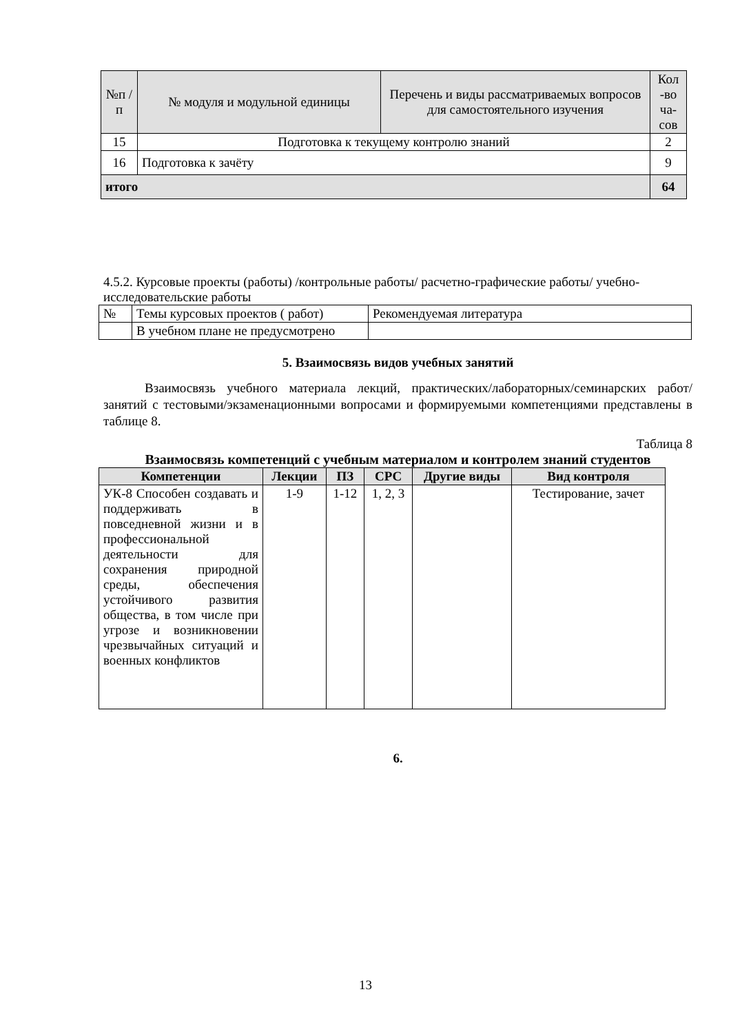| №п /п | № модуля и модульной единицы | Перечень и виды рассматриваемых вопросов для самостоятельного изучения | Кол -во ча-сов |
| 15 | Подготовка к текущему контролю знаний | | 2 |
| 16 | Подготовка к зачёту | | 9 |
| итого | | | 64 |
4.5.2. Курсовые проекты (работы) /контрольные работы/ расчетно-графические работы/ учебно-исследовательские работы
| № | Темы курсовых проектов ( работ) | Рекомендуемая литература |
| | В учебном плане не предусмотрено | |
5. Взаимосвязь видов учебных занятий
Взаимосвязь учебного материала лекций, практических/лабораторных/семинарских работ/занятий с тестовыми/экзаменационными вопросами и формируемыми компетенциями представлены в таблице 8.
Таблица 8
Взаимосвязь компетенций с учебным материалом и контролем знаний студентов
| Компетенции | Лекции | ПЗ | СРС | Другие виды | Вид контроля |
| --- | --- | --- | --- | --- | --- |
| УК-8 Способен создавать и поддерживать в повседневной жизни и в профессиональной деятельности для сохранения природной среды, обеспечения устойчивого развития общества, в том числе при угрозе и возникновении чрезвычайных ситуаций и военных конфликтов | 1-9 | 1-12 | 1, 2, 3 | | Тестирование, зачет |
6.
13